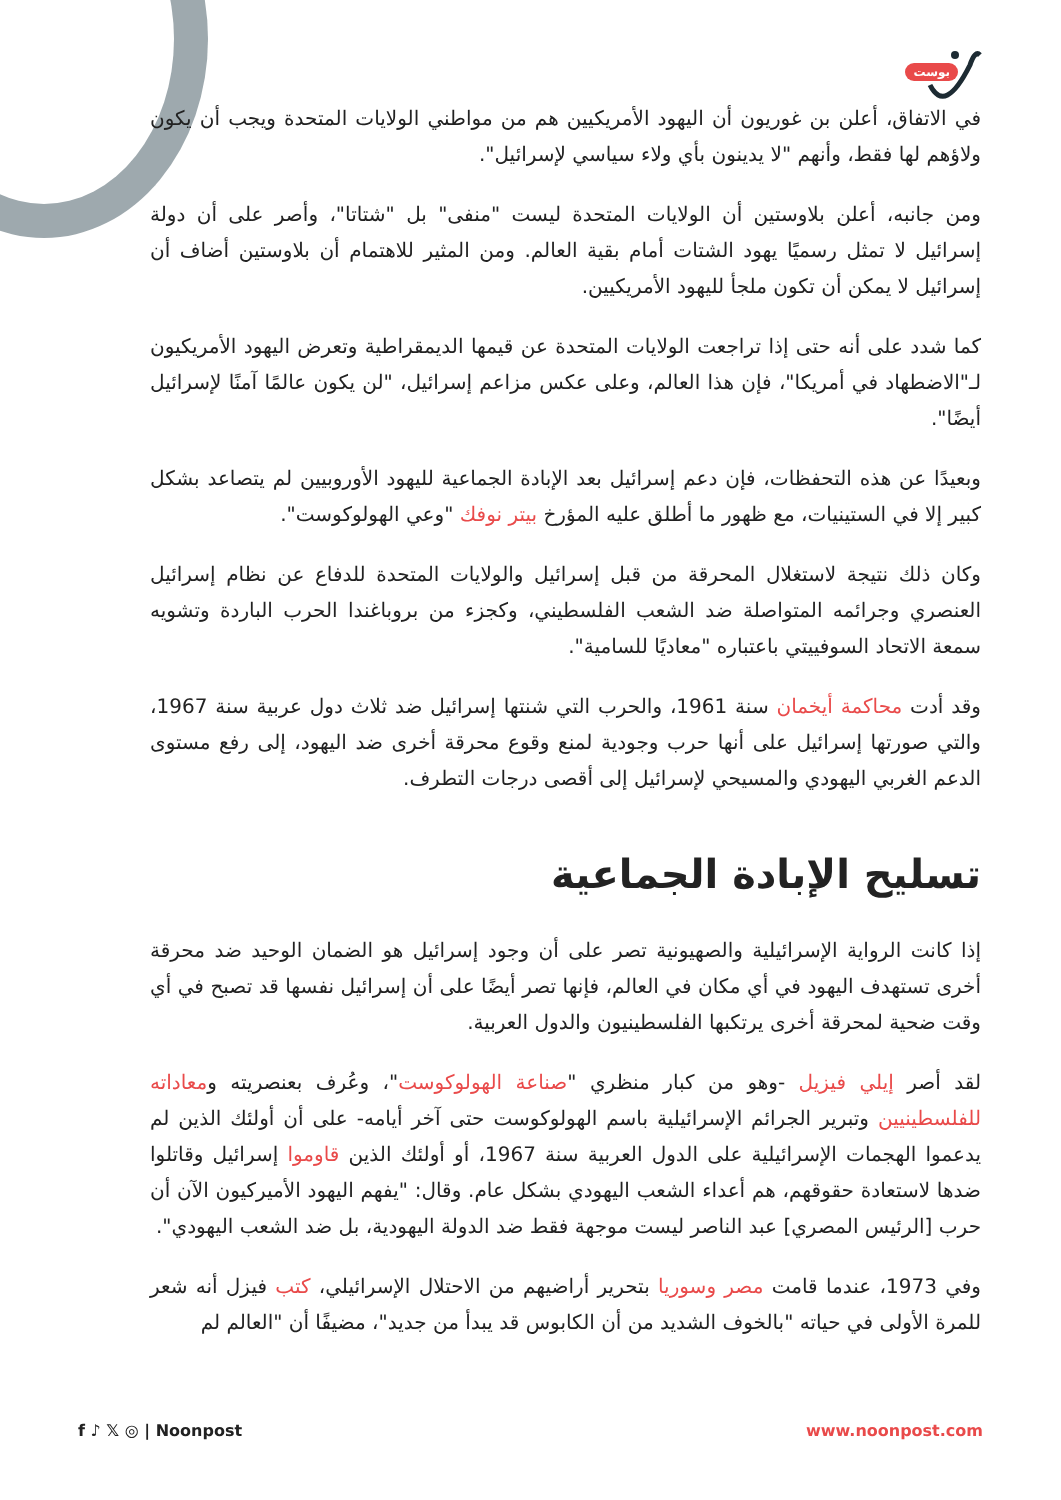بوست
في الاتفاق، أعلن بن غوريون أن اليهود الأمريكيين هم من مواطني الولايات المتحدة ويجب أن يكون ولاؤهم لها فقط، وأنهم "لا يدينون بأي ولاء سياسي لإسرائيل".
ومن جانبه، أعلن بلاوستين أن الولايات المتحدة ليست "منفى" بل "شتاتا"، وأصر على أن دولة إسرائيل لا تمثل رسميًا يهود الشتات أمام بقية العالم. ومن المثير للاهتمام أن بلاوستين أضاف أن إسرائيل لا يمكن أن تكون ملجأ لليهود الأمريكيين.
كما شدد على أنه حتى إذا تراجعت الولايات المتحدة عن قيمها الديمقراطية وتعرض اليهود الأمريكيون لـ"الاضطهاد في أمريكا"، فإن هذا العالم، وعلى عكس مزاعم إسرائيل، "لن يكون عالمًا آمنًا لإسرائيل أيضًا".
وبعيدًا عن هذه التحفظات، فإن دعم إسرائيل بعد الإبادة الجماعية لليهود الأوروبيين لم يتصاعد بشكل كبير إلا في الستينيات، مع ظهور ما أطلق عليه المؤرخ بيتر نوفك "وعي الهولوكوست".
وكان ذلك نتيجة لاستغلال المحرقة من قبل إسرائيل والولايات المتحدة للدفاع عن نظام إسرائيل العنصري وجرائمه المتواصلة ضد الشعب الفلسطيني، وكجزء من بروباغندا الحرب الباردة وتشويه سمعة الاتحاد السوفييتي باعتباره "معاديًا للسامية".
وقد أدت محاكمة أيخمان سنة 1961، والحرب التي شنتها إسرائيل ضد ثلاث دول عربية سنة 1967، والتي صورتها إسرائيل على أنها حرب وجودية لمنع وقوع محرقة أخرى ضد اليهود، إلى رفع مستوى الدعم الغربي اليهودي والمسيحي لإسرائيل إلى أقصى درجات التطرف.
تسليح الإبادة الجماعية
إذا كانت الرواية الإسرائيلية والصهيونية تصر على أن وجود إسرائيل هو الضمان الوحيد ضد محرقة أخرى تستهدف اليهود في أي مكان في العالم، فإنها تصر أيضًا على أن إسرائيل نفسها قد تصبح في أي وقت ضحية لمحرقة أخرى يرتكبها الفلسطينيون والدول العربية.
لقد أصر إيلي فيزيل -وهو من كبار منظري "صناعة الهولوكوست"، وعُرف بعنصريته ومعاداته للفلسطينيين وتبرير الجرائم الإسرائيلية باسم الهولوكوست حتى آخر أيامه- على أن أولئك الذين لم يدعموا الهجمات الإسرائيلية على الدول العربية سنة 1967، أو أولئك الذين قاوموا إسرائيل وقاتلوا ضدها لاستعادة حقوقهم، هم أعداء الشعب اليهودي بشكل عام. وقال: "يفهم اليهود الأميركيون الآن أن حرب [الرئيس المصري] عبد الناصر ليست موجهة فقط ضد الدولة اليهودية، بل ضد الشعب اليهودي".
وفي 1973، عندما قامت مصر وسوريا بتحرير أراضيهم من الاحتلال الإسرائيلي، كتب فيزل أنه شعر للمرة الأولى في حياته "بالخوف الشديد من أن الكابوس قد يبدأ من جديد"، مضيفًا أن "العالم لم
f ♪ 𝕏 ◎ | Noonpost www.noonpost.com